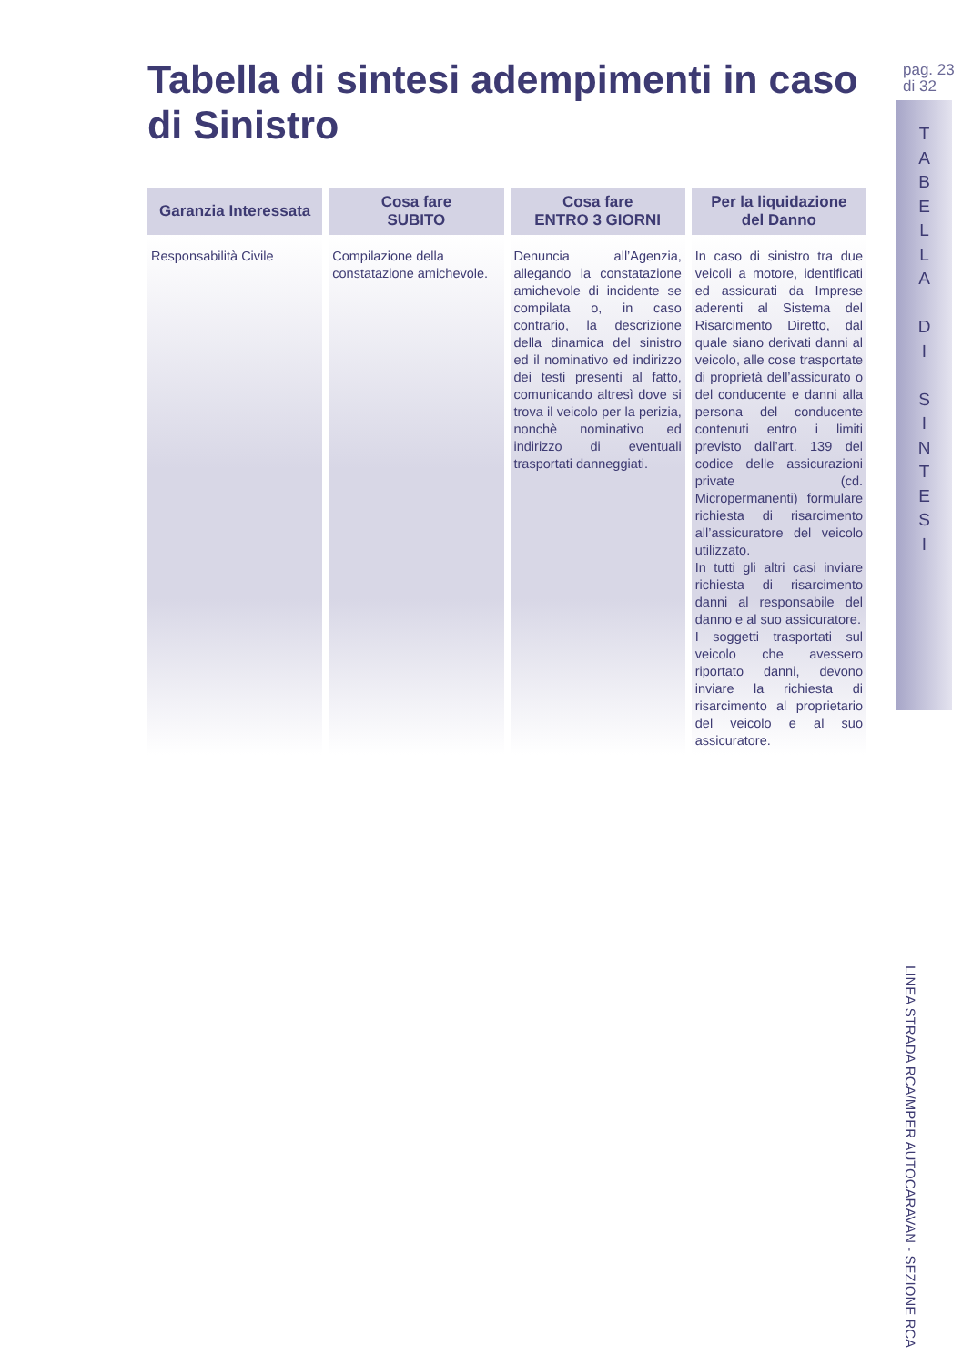Tabella di sintesi adempimenti in caso di Sinistro
| Garanzia Interessata | Cosa fare SUBITO | Cosa fare ENTRO 3 GIORNI | Per la liquidazione del Danno |
| --- | --- | --- | --- |
| Responsabilità Civile | Compilazione della constatazione amichevole. | Denuncia all’Agenzia, allegando la constatazione amichevole di incidente se compilata o, in caso contrario, la descrizione della dinamica del sinistro ed il nominativo ed indirizzo dei testi presenti al fatto, comunicando altresì dove si trova il veicolo per la perizia, nonchè nominativo ed indirizzo di eventuali trasportati danneggiati. | In caso di sinistro tra due veicoli a motore, identificati ed assicurati da Imprese aderenti al Sistema del Risarcimento Diretto, dal quale siano derivati danni al veicolo, alle cose trasportate di proprietà dell’assicurato o del conducente e danni alla persona del conducente contenuti entro i limiti previsto dall’art. 139 del codice delle assicurazioni private (cd. Micropermanenti) formulare richiesta di risarcimento all’assicuratore del veicolo utilizzato. In tutti gli altri casi inviare richiesta di risarcimento danni al responsabile del danno e al suo assicuratore. I soggetti trasportati sul veicolo che avessero riportato danni, devono inviare la richiesta di risarcimento al proprietario del veicolo e al suo assicuratore. |
pag. 23
di 32
T
A
B
E
L
L
A
D
I
S
I
N
T
E
S
I
LINEA STRADA RCA/MPER AUTOCARAVAN - SEZIONE RCA